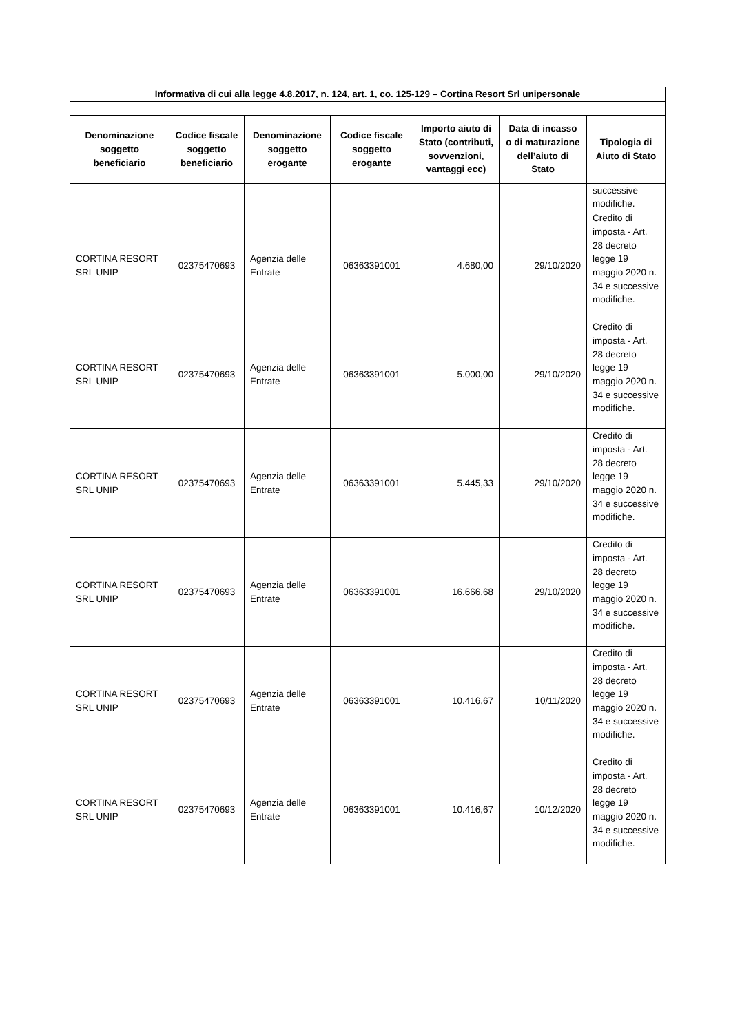| Informativa di cui alla legge 4.8.2017, n. 124, art. 1, co. 125-129 – Cortina Resort Srl unipersonale | | | | | | |
| --- | --- | --- | --- | --- | --- | --- |
| Denominazione soggetto beneficiario | Codice fiscale soggetto beneficiario | Denominazione soggetto erogante | Codice fiscale soggetto erogante | Importo aiuto di Stato (contributi, sovvenzioni, vantaggi ecc) | Data di incasso o di maturazione dell’aiuto di Stato | Tipologia di Aiuto di Stato |
| | | | | | | successive modifiche. |
| CORTINA RESORT SRL UNIP | 02375470693 | Agenzia delle Entrate | 06363391001 | 4.680,00 | 29/10/2020 | Credito di imposta - Art. 28 decreto legge 19 maggio 2020 n. 34 e successive modifiche. |
| CORTINA RESORT SRL UNIP | 02375470693 | Agenzia delle Entrate | 06363391001 | 5.000,00 | 29/10/2020 | Credito di imposta - Art. 28 decreto legge 19 maggio 2020 n. 34 e successive modifiche. |
| CORTINA RESORT SRL UNIP | 02375470693 | Agenzia delle Entrate | 06363391001 | 5.445,33 | 29/10/2020 | Credito di imposta - Art. 28 decreto legge 19 maggio 2020 n. 34 e successive modifiche. |
| CORTINA RESORT SRL UNIP | 02375470693 | Agenzia delle Entrate | 06363391001 | 16.666,68 | 29/10/2020 | Credito di imposta - Art. 28 decreto legge 19 maggio 2020 n. 34 e successive modifiche. |
| CORTINA RESORT SRL UNIP | 02375470693 | Agenzia delle Entrate | 06363391001 | 10.416,67 | 10/11/2020 | Credito di imposta - Art. 28 decreto legge 19 maggio 2020 n. 34 e successive modifiche. |
| CORTINA RESORT SRL UNIP | 02375470693 | Agenzia delle Entrate | 06363391001 | 10.416,67 | 10/12/2020 | Credito di imposta - Art. 28 decreto legge 19 maggio 2020 n. 34 e successive modifiche. |